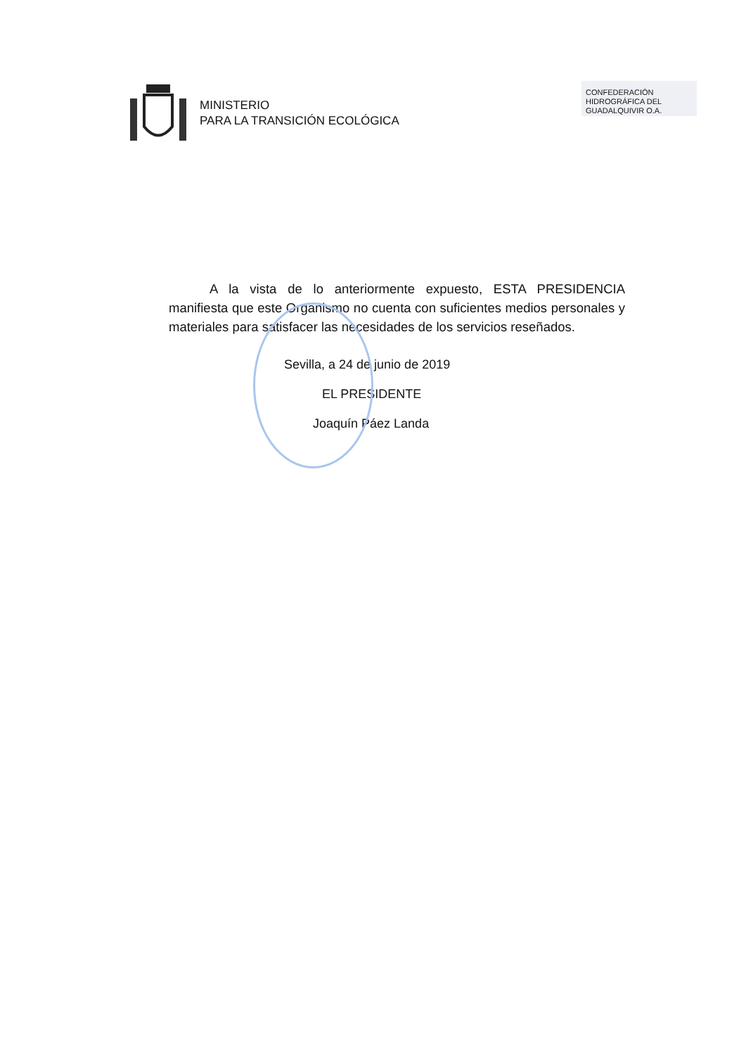MINISTERIO
PARA LA TRANSICIÓN ECOLÓGICA
CONFEDERACIÓN HIDROGRÁFICA DEL GUADALQUIVIR O.A.
A la vista de lo anteriormente expuesto, ESTA PRESIDENCIA manifiesta que este Organismo no cuenta con suficientes medios personales y materiales para satisfacer las necesidades de los servicios reseñados.
Sevilla, a 24 de junio de 2019
EL PRESIDENTE
Joaquín Páez Landa